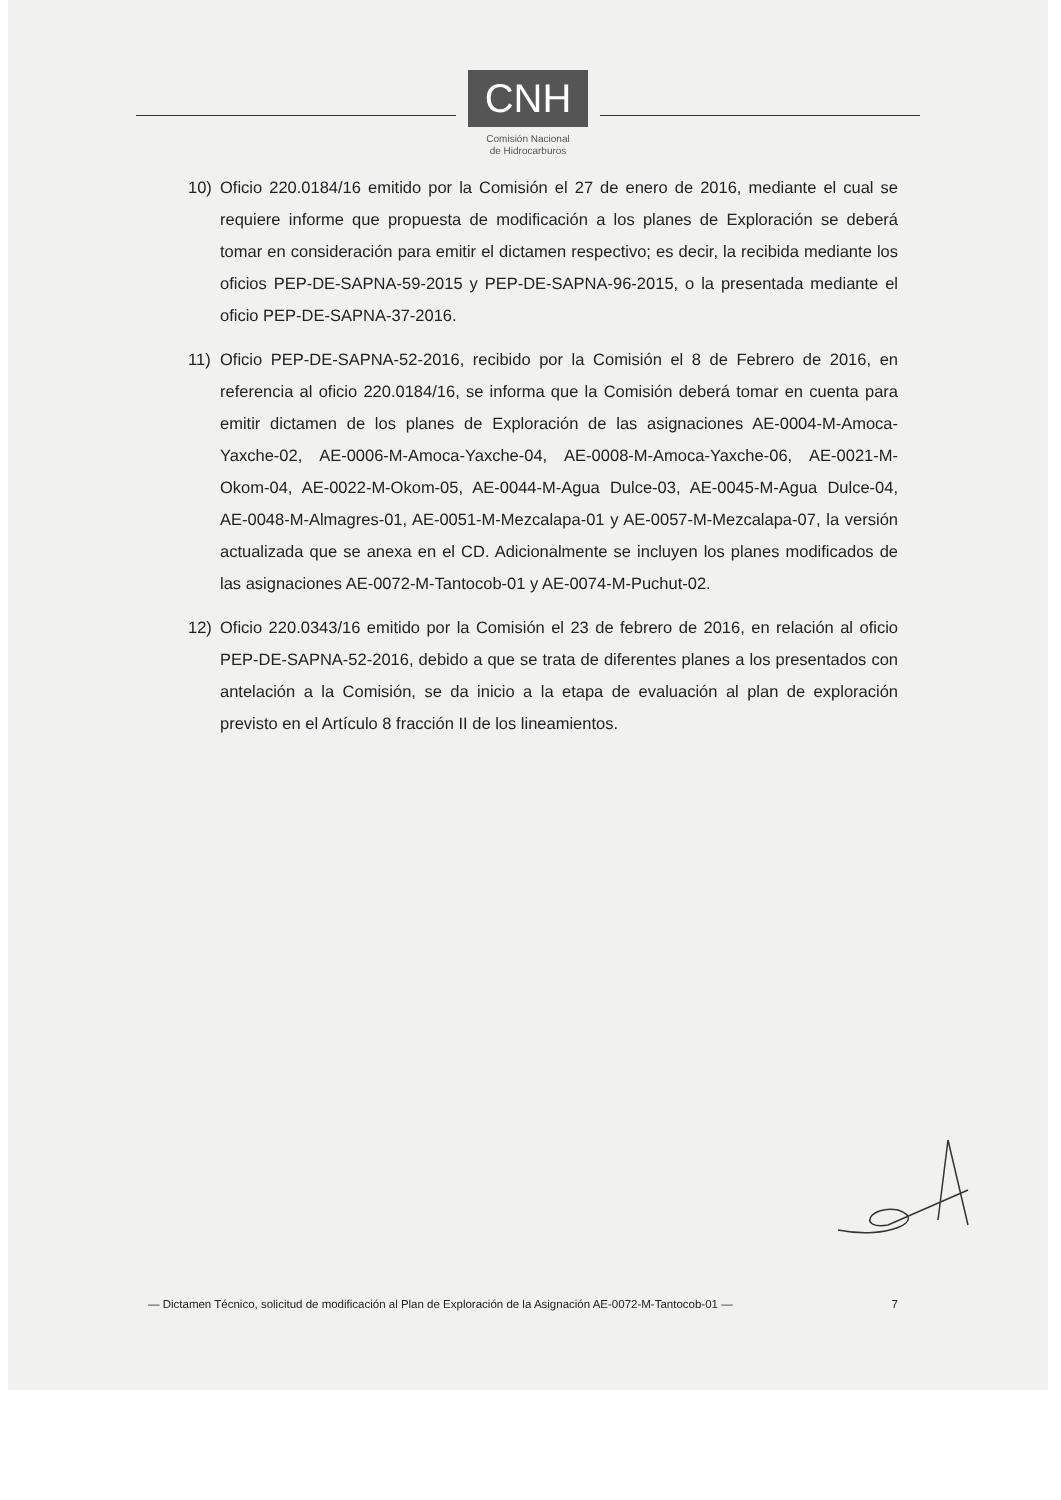CNH
Comisión Nacional
de Hidrocarburos
10) Oficio 220.0184/16 emitido por la Comisión el 27 de enero de 2016, mediante el cual se requiere informe que propuesta de modificación a los planes de Exploración se deberá tomar en consideración para emitir el dictamen respectivo; es decir, la recibida mediante los oficios PEP-DE-SAPNA-59-2015 y PEP-DE-SAPNA-96-2015, o la presentada mediante el oficio PEP-DE-SAPNA-37-2016.
11) Oficio PEP-DE-SAPNA-52-2016, recibido por la Comisión el 8 de Febrero de 2016, en referencia al oficio 220.0184/16, se informa que la Comisión deberá tomar en cuenta para emitir dictamen de los planes de Exploración de las asignaciones AE-0004-M-Amoca-Yaxche-02, AE-0006-M-Amoca-Yaxche-04, AE-0008-M-Amoca-Yaxche-06, AE-0021-M-Okom-04, AE-0022-M-Okom-05, AE-0044-M-Agua Dulce-03, AE-0045-M-Agua Dulce-04, AE-0048-M-Almagres-01, AE-0051-M-Mezcalapa-01 y AE-0057-M-Mezcalapa-07, la versión actualizada que se anexa en el CD. Adicionalmente se incluyen los planes modificados de las asignaciones AE-0072-M-Tantocob-01 y AE-0074-M-Puchut-02.
12) Oficio 220.0343/16 emitido por la Comisión el 23 de febrero de 2016, en relación al oficio PEP-DE-SAPNA-52-2016, debido a que se trata de diferentes planes a los presentados con antelación a la Comisión, se da inicio a la etapa de evaluación al plan de exploración previsto en el Artículo 8 fracción II de los lineamientos.
— Dictamen Técnico, solicitud de modificación al Plan de Exploración de la Asignación AE-0072-M-Tantocob-01 — 7